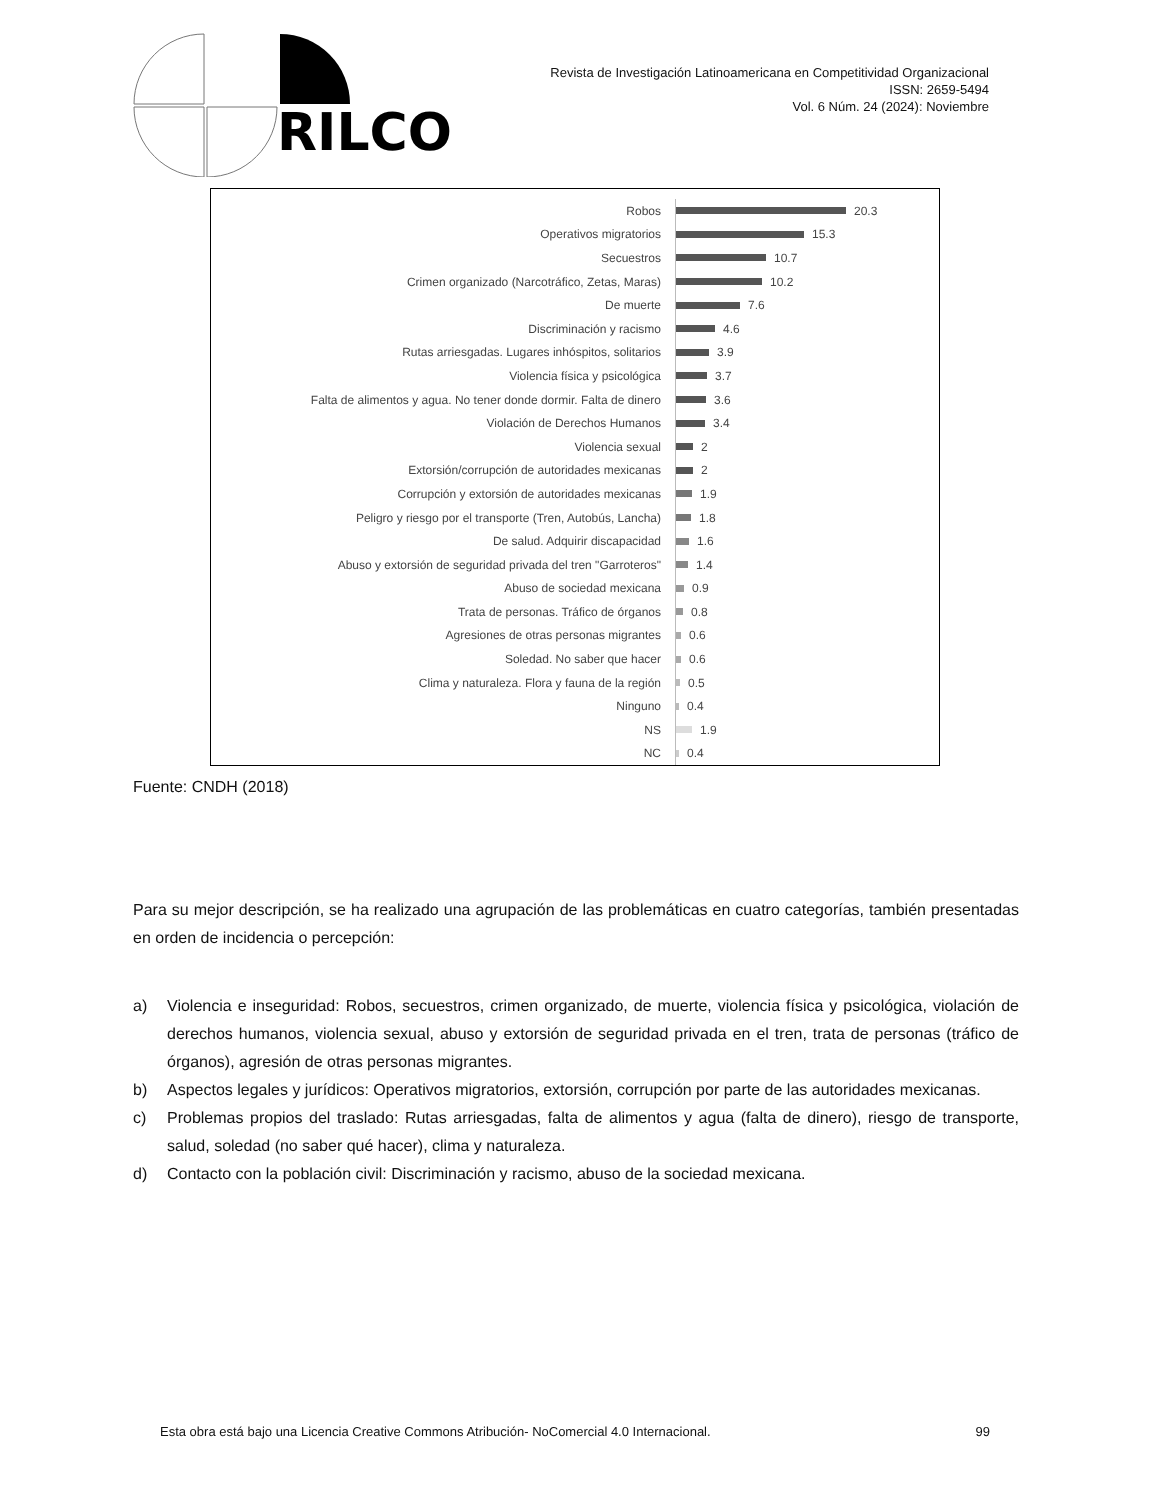RILCO
Revista de Investigación Latinoamericana en Competitividad Organizacional
ISSN: 2659-5494
Vol. 6 Núm. 24 (2024): Noviembre
Robos
20.3
Operativos migratorios
15.3
Secuestros
10.7
Crimen organizado (Narcotráfico, Zetas, Maras)
10.2
De muerte
7.6
Discriminación y racismo
4.6
Rutas arriesgadas. Lugares inhóspitos, solitarios
3.9
Violencia física y psicológica
3.7
Falta de alimentos y agua. No tener donde dormir. Falta de dinero
3.6
Violación de Derechos Humanos
3.4
Violencia sexual
2
Extorsión/corrupción de autoridades mexicanas
2
Corrupción y extorsión de autoridades mexicanas
1.9
Peligro y riesgo por el transporte (Tren, Autobús, Lancha)
1.8
De salud. Adquirir discapacidad
1.6
Abuso y extorsión de seguridad privada del tren "Garroteros"
1.4
Abuso de sociedad mexicana
0.9
Trata de personas. Tráfico de órganos
0.8
Agresiones de otras personas migrantes
0.6
Soledad. No saber que hacer
0.6
Clima y naturaleza. Flora y fauna de la región
0.5
Ninguno
0.4
NS
1.9
NC
0.4
Fuente: CNDH (2018)
Para su mejor descripción, se ha realizado una agrupación de las problemáticas en cuatro categorías, también presentadas en orden de incidencia o percepción:
a) Violencia e inseguridad: Robos, secuestros, crimen organizado, de muerte, violencia física y psicológica, violación de derechos humanos, violencia sexual, abuso y extorsión de seguridad privada en el tren, trata de personas (tráfico de órganos), agresión de otras personas migrantes.
b) Aspectos legales y jurídicos: Operativos migratorios, extorsión, corrupción por parte de las autoridades mexicanas.
c) Problemas propios del traslado: Rutas arriesgadas, falta de alimentos y agua (falta de dinero), riesgo de transporte, salud, soledad (no saber qué hacer), clima y naturaleza.
d) Contacto con la población civil: Discriminación y racismo, abuso de la sociedad mexicana.
Esta obra está bajo una Licencia Creative Commons Atribución- NoComercial 4.0 Internacional. 99